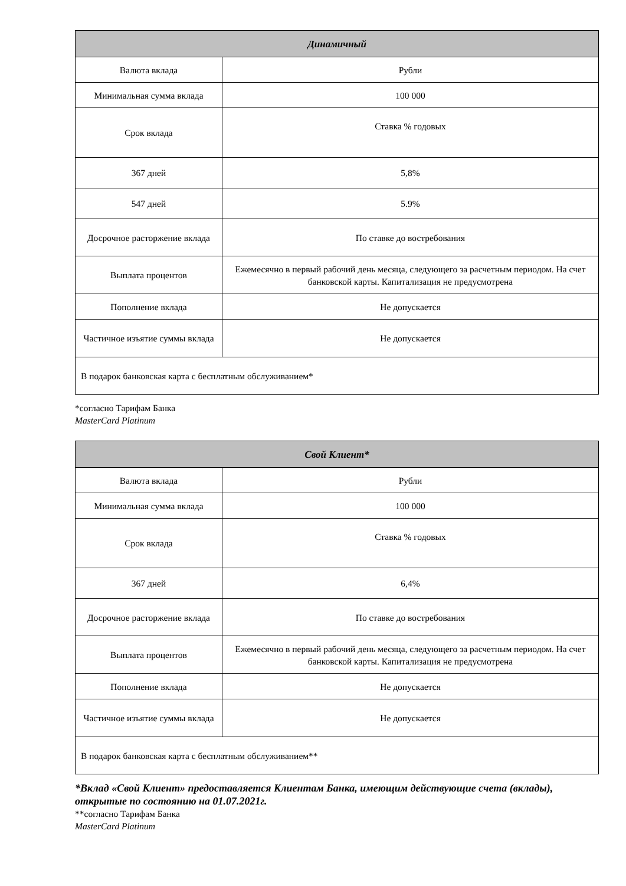| Динамичный | |
| --- | --- |
| Валюта вклада | Рубли |
| Минимальная сумма вклада | 100 000 |
| Срок вклада | Ставка % годовых |
| 367 дней | 5,8% |
| 547 дней | 5.9% |
| Досрочное расторжение вклада | По ставке до востребования |
| Выплата процентов | Ежемесячно в первый рабочий день месяца, следующего за расчетным периодом. На счет банковской карты. Капитализация не предусмотрена |
| Пополнение вклада | Не допускается |
| Частичное изъятие суммы вклада | Не допускается |
| В подарок банковская карта с бесплатным обслуживанием* | |
*согласно Тарифам Банка
MasterCard Platinum
| Свой Клиент* | |
| --- | --- |
| Валюта вклада | Рубли |
| Минимальная сумма вклада | 100 000 |
| Срок вклада | Ставка % годовых |
| 367 дней | 6,4% |
| Досрочное расторжение вклада | По ставке до востребования |
| Выплата процентов | Ежемесячно в первый рабочий день месяца, следующего за расчетным периодом. На счет банковской карты. Капитализация не предусмотрена |
| Пополнение вклада | Не допускается |
| Частичное изъятие суммы вклада | Не допускается |
| В подарок банковская карта с бесплатным обслуживанием** | |
*Вклад «Свой Клиент» предоставляется Клиентам Банка, имеющим действующие счета (вклады), открытые по состоянию на 01.07.2021г.
**согласно Тарифам Банка
MasterCard Platinum